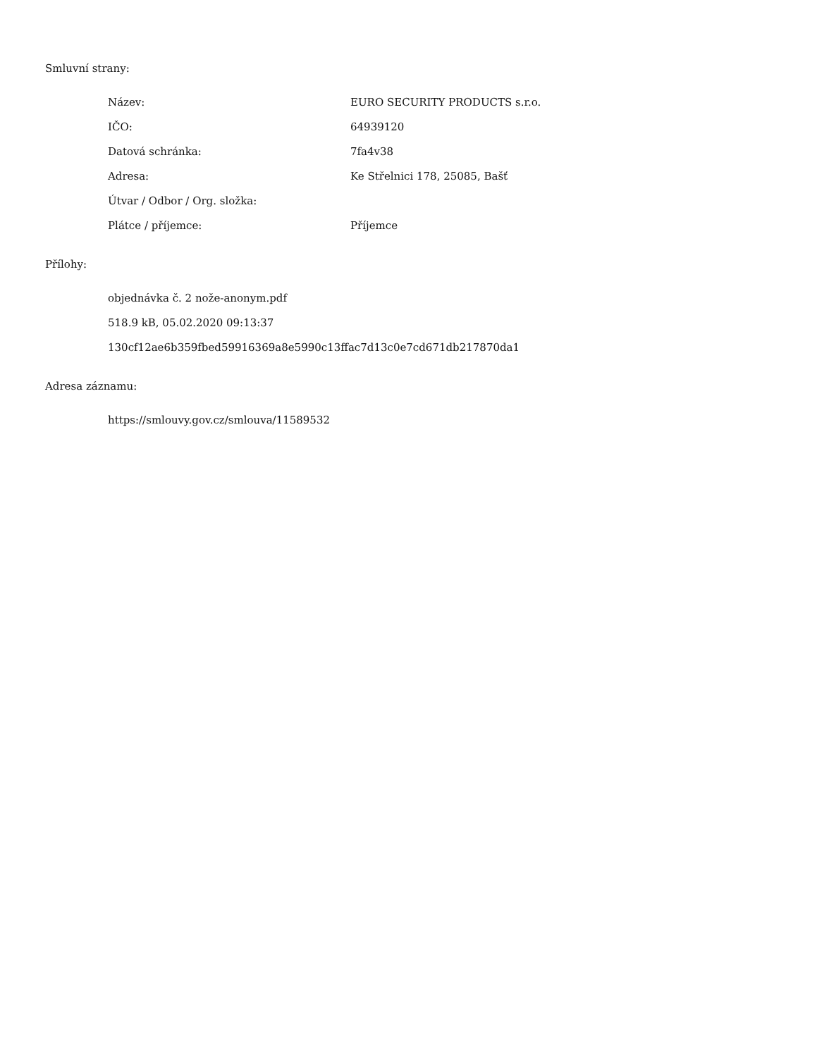Smluvní strany:
| Název: | EURO SECURITY PRODUCTS s.r.o. |
| IČO: | 64939120 |
| Datová schránka: | 7fa4v38 |
| Adresa: | Ke Střelnici 178, 25085, Bašť |
| Útvar / Odbor / Org. složka: | |
| Plátce / příjemce: | Příjemce |
Přílohy:
objednávka č. 2 nože-anonym.pdf
518.9 kB, 05.02.2020 09:13:37
130cf12ae6b359fbed59916369a8e5990c13ffac7d13c0e7cd671db217870da1
Adresa záznamu:
https://smlouvy.gov.cz/smlouva/11589532